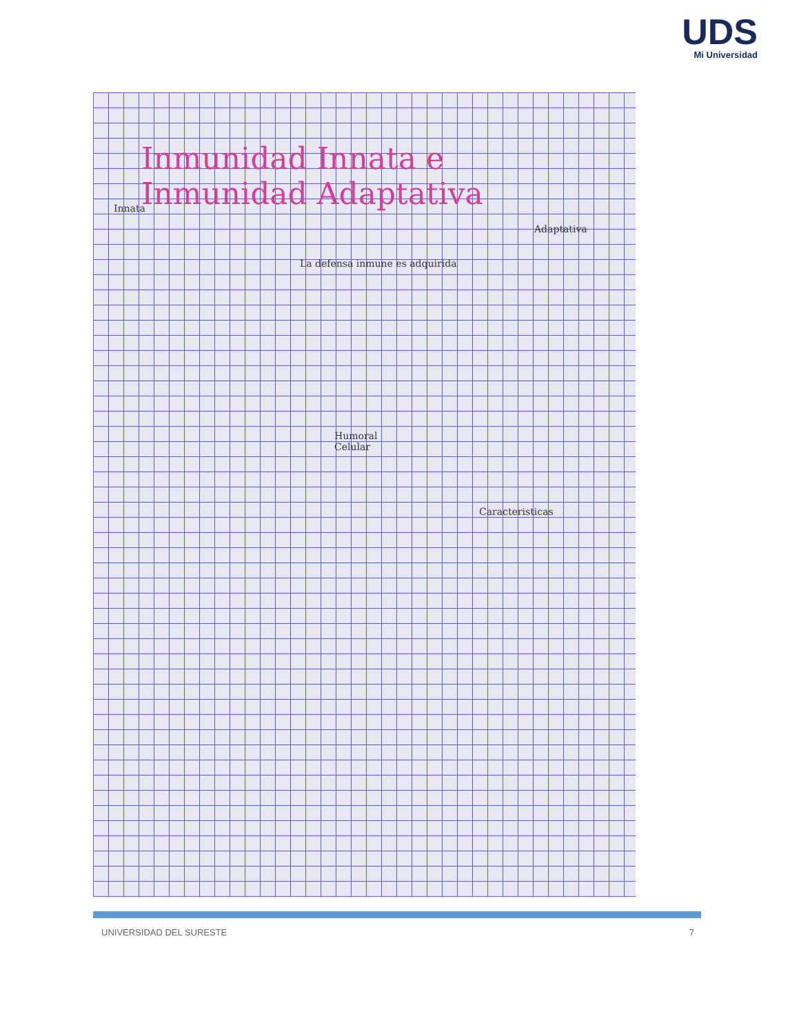UDS
Mi Universidad
Inmunidad Innata e
Inmunidad Adaptativa
Innata
Adaptativa
La defensa inmune es adquirida
Humoral
Celular
Caracteristicas
UNIVERSIDAD DEL SURESTE 7